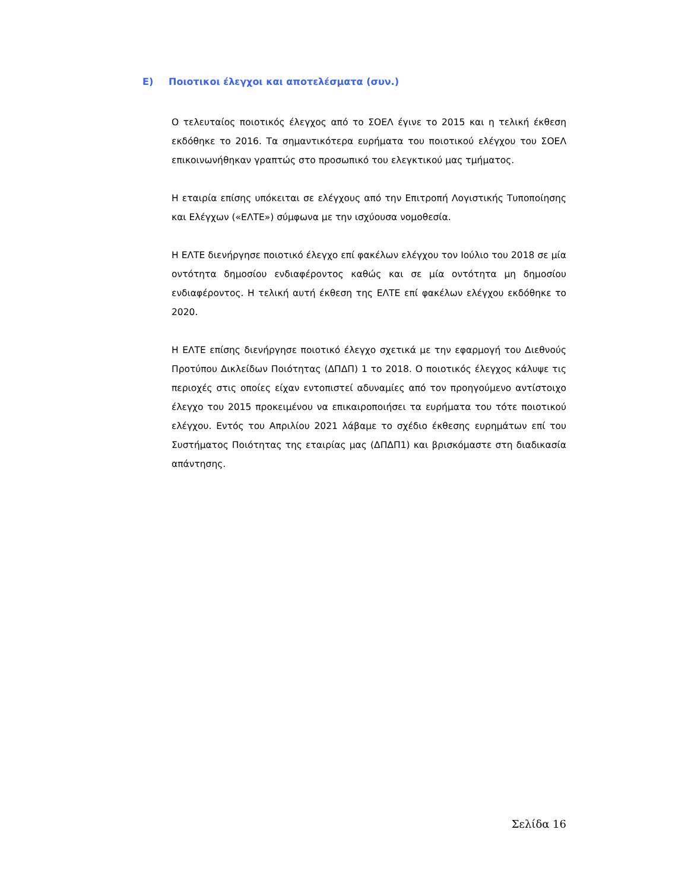Ε) Ποιοτικοι έλεγχοι και αποτελέσματα (συν.)
Ο τελευταίος ποιοτικός έλεγχος από το ΣΟΕΛ έγινε το 2015 και η τελική έκθεση εκδόθηκε το 2016. Τα σημαντικότερα ευρήματα του ποιοτικού ελέγχου του ΣΟΕΛ επικοινωνήθηκαν γραπτώς στο προσωπικό του ελεγκτικού μας τμήματος.
Η εταιρία επίσης υπόκειται σε ελέγχους από την Επιτροπή Λογιστικής Τυποποίησης και Ελέγχων («ΕΛΤΕ») σύμφωνα με την ισχύουσα νομοθεσία.
Η ΕΛΤΕ διενήργησε ποιοτικό έλεγχο επί φακέλων ελέγχου τον Ιούλιο του 2018 σε μία οντότητα δημοσίου ενδιαφέροντος καθώς και σε μία οντότητα μη δημοσίου ενδιαφέροντος. Η τελική αυτή έκθεση της ΕΛΤΕ επί φακέλων ελέγχου εκδόθηκε το 2020.
Η ΕΛΤΕ επίσης διενήργησε ποιοτικό έλεγχο σχετικά με την εφαρμογή του Διεθνούς Προτύπου Δικλείδων Ποιότητας (ΔΠΔΠ) 1 το 2018. Ο ποιοτικός έλεγχος κάλυψε τις περιοχές στις οποίες είχαν εντοπιστεί αδυναμίες από τον προηγούμενο αντίστοιχο έλεγχο του 2015 προκειμένου να επικαιροποιήσει τα ευρήματα του τότε ποιοτικού ελέγχου. Εντός του Απριλίου 2021 λάβαμε το σχέδιο έκθεσης ευρημάτων επί του Συστήματος Ποιότητας της εταιρίας μας (ΔΠΔΠ1) και βρισκόμαστε στη διαδικασία απάντησης.
Σελίδα 16